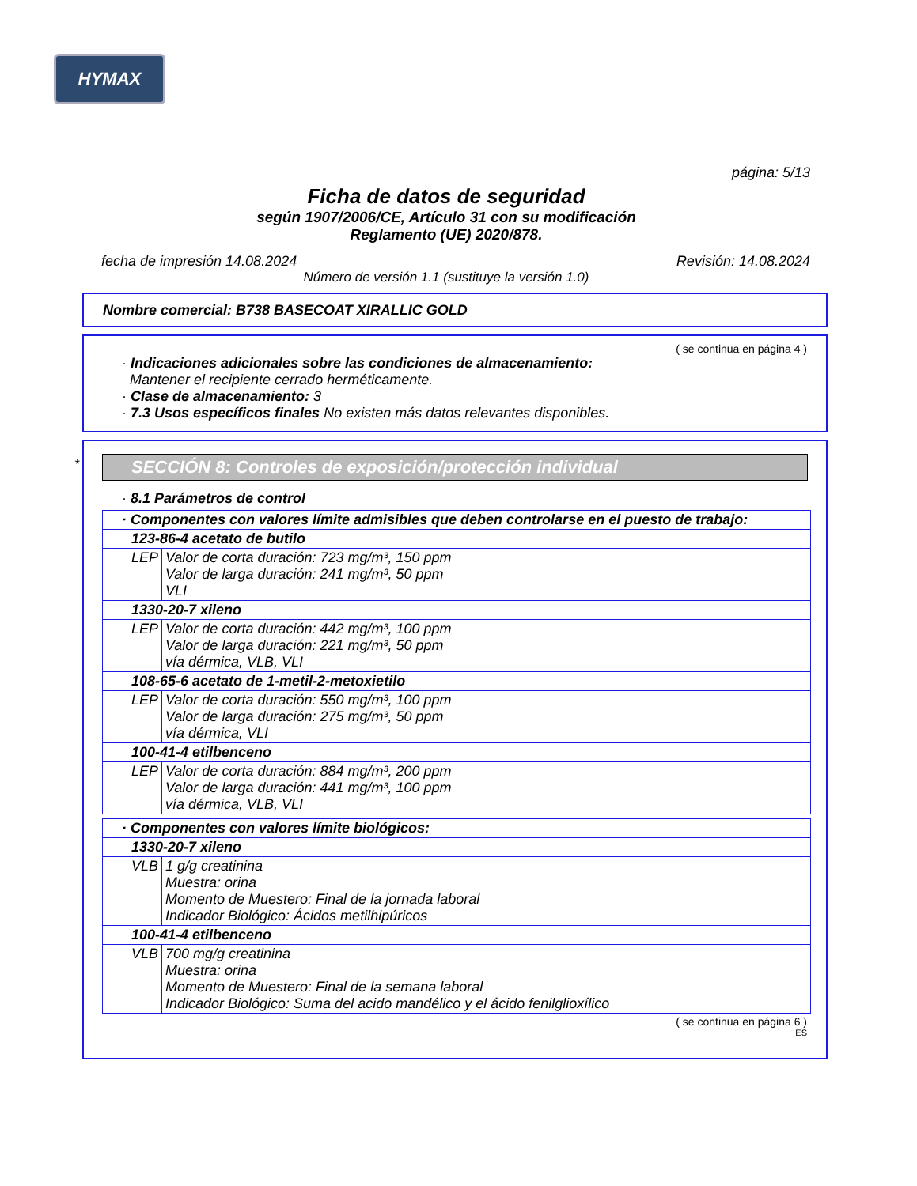HYMAX
página: 5/13
Ficha de datos de seguridad
según 1907/2006/CE, Artículo 31 con su modificación
Reglamento (UE) 2020/878.
fecha de impresión 14.08.2024 Revisión: 14.08.2024
Número de versión 1.1 (sustituye la versión 1.0)
Nombre comercial: B738 BASECOAT XIRALLIC GOLD
( se continua en página 4 )
· Indicaciones adicionales sobre las condiciones de almacenamiento:
Mantener el recipiente cerrado herméticamente.
· Clase de almacenamiento: 3
· 7.3 Usos específicos finales No existen más datos relevantes disponibles.
*
SECCIÓN 8: Controles de exposición/protección individual
· 8.1 Parámetros de control
| · Componentes con valores límite admisibles que deben controlarse en el puesto de trabajo: | |
| 123-86-4 acetato de butilo | |
| LEP | Valor de corta duración: 723 mg/m³, 150 ppm Valor de larga duración: 241 mg/m³, 50 ppm VLI |
| 1330-20-7 xileno | |
| LEP | Valor de corta duración: 442 mg/m³, 100 ppm Valor de larga duración: 221 mg/m³, 50 ppm vía dérmica, VLB, VLI |
| 108-65-6 acetato de 1-metil-2-metoxietilo | |
| LEP | Valor de corta duración: 550 mg/m³, 100 ppm Valor de larga duración: 275 mg/m³, 50 ppm vía dérmica, VLI |
| 100-41-4 etilbenceno | |
| LEP | Valor de corta duración: 884 mg/m³, 200 ppm Valor de larga duración: 441 mg/m³, 100 ppm vía dérmica, VLB, VLI |
| · Componentes con valores límite biológicos: | |
| 1330-20-7 xileno | |
| VLB | 1 g/g creatinina Muestra: orina Momento de Muestero: Final de la jornada laboral Indicador Biológico: Ácidos metilhipúricos |
| 100-41-4 etilbenceno | |
| VLB | 700 mg/g creatinina Muestra: orina Momento de Muestero: Final de la semana laboral Indicador Biológico: Suma del acido mandélico y el ácido fenilglioxílico |
( se continua en página 6 )
ES